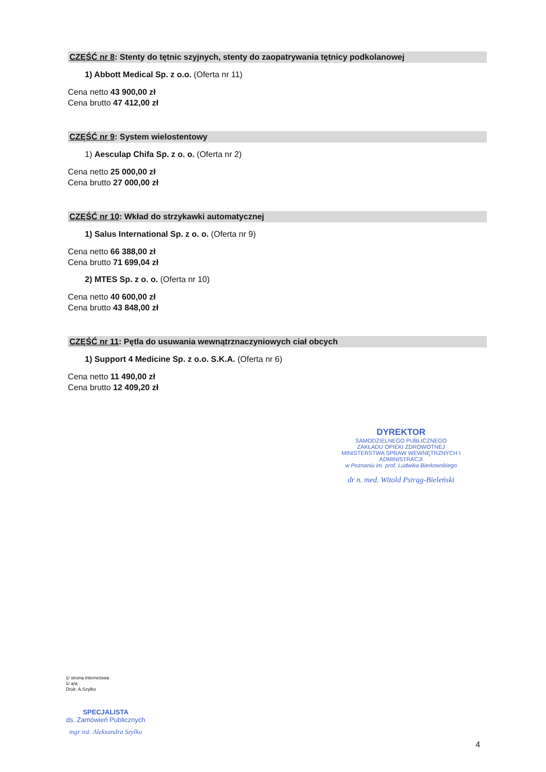CZĘŚĆ nr 8: Stenty do tętnic szyjnych, stenty do zaopatrywania tętnicy podkolanowej
1) Abbott Medical Sp. z o.o. (Oferta nr 11)
Cena netto 43 900,00 zł
Cena brutto 47 412,00 zł
CZĘŚĆ nr 9: System wielostentowy
1) Aesculap Chifa Sp. z o. o. (Oferta nr 2)
Cena netto 25 000,00 zł
Cena brutto 27 000,00 zł
CZĘŚĆ nr 10: Wkład do strzykawki automatycznej
1) Salus International Sp. z o. o. (Oferta nr 9)
Cena netto 66 388,00 zł
Cena brutto 71 699,04 zł
2) MTES Sp. z o. o. (Oferta nr 10)
Cena netto 40 600,00 zł
Cena brutto 43 848,00 zł
CZĘŚĆ nr 11: Pętla do usuwania wewnątrznaczyniowych ciał obcych
1) Support 4 Medicine Sp. z o.o. S.K.A. (Oferta nr 6)
Cena netto 11 490,00 zł
Cena brutto 12 409,20 zł
DYREKTOR
SAMODZIELNEGO PUBLICZNEGO
ZAKŁADU OPIEKI ZDROWOTNEJ
MINISTERSTWA SPRAW WEWNĘTRZNYCH I ADMINISTRACJI
w Poznaniu im. prof. Ludwika Bierkowskiego
dr n. med. Witold Pstrąg-Bieleński
1/ strona internetowa
1/ a/a
Druk: A.Szylko
SPECJALISTA
ds. Zamówień Publicznych
mgr inż. Aleksandra Szylko
4